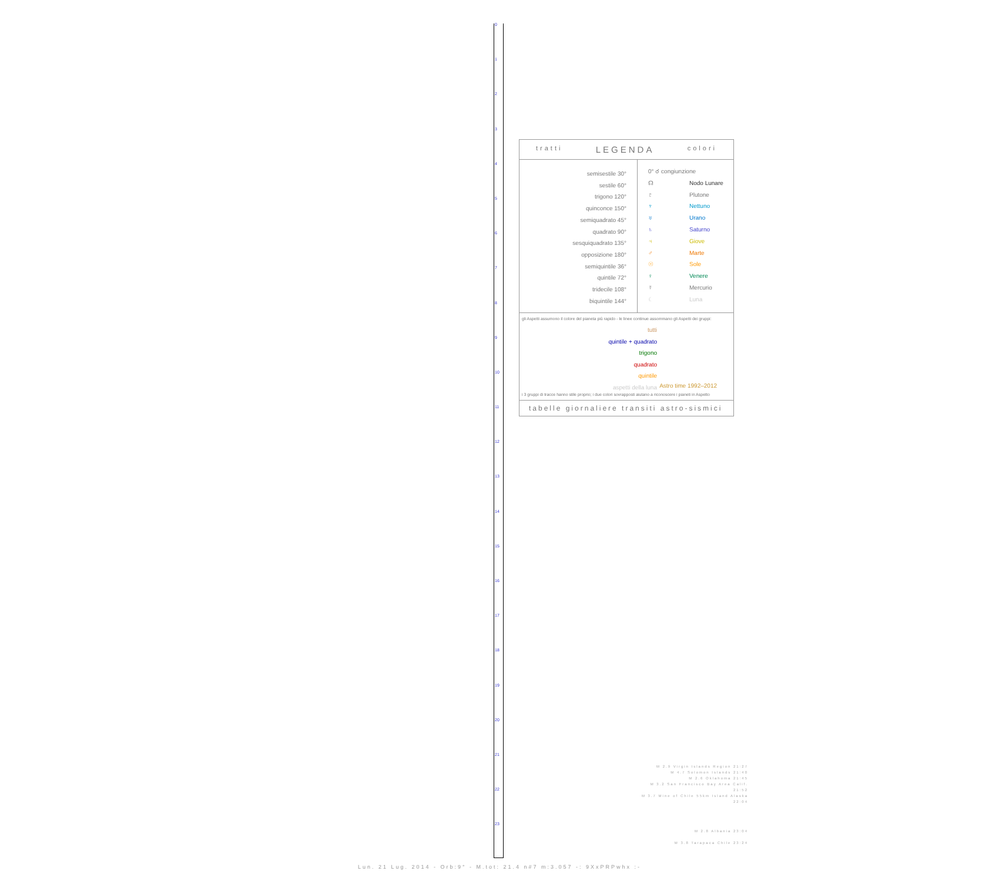0
1
2
3
4
5
6
7
8
9
10
11
12
13
14
15
16
17
18
19
20
21
22
23
tratti LEGENDA colori
semisestile 30°
sestile 60°
trigono 120°
quinconce 150°
semiquadrato 45°
quadrato 90°
sesquiquadrato 135°
opposizione 180°
semiquintile 36°
quintile 72°
tridecile 108°
biquintile 144°
0° ☌ congiunzione
☊ Nodo Lunare
♇ Plutone
♆ Nettuno
♅ Urano
♄ Saturno
♃ Giove
♂ Marte
☉ Sole
♀ Venere
☿ Mercurio
☾ Luna
gli Aspetti assumono il colore del pianeta più rapido - le linee continue assommano gli Aspetti dei gruppi:
tutti
quintile + quadrato
trigono
quadrato
quintile
aspetti della luna
Astro time 1992–2012
i 3 gruppi di tracce hanno stile proprio; i due colori sovrapposti aiutano a riconoscere i pianeti in Aspetto
tabelle giornaliere transiti astro-sismici
M 2.9 Virgin Islands Region 21:27
M 4.7 Solomon Islands 21:40
M 2.6 Oklahoma 21:45
M 3.2 San Francisco Bay Area Calif. 21:52
M 3.7 Mine of Chile 55km Island Alaska 22:04
M 2.8 Albania 23:04
M 3.8 Tarapaca Chile 23:24
Lun. 21 Lug. 2014 - Orb:9° - M.tot: 21.4 n#7 m:3.057 -: 9XxPRPwhx :-